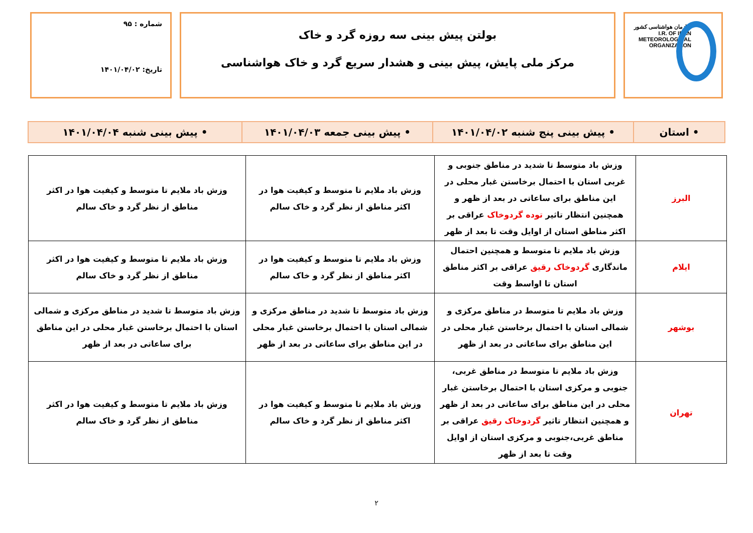سازمان هواشناسی کشور
I.R. OF IRAN
METEOROLOGICAL
ORGANIZATION
بولتن پیش بینی سه روزه گرد و خاک
مرکز ملی پایش، پیش بینی و هشدار سریع گرد و خاک هواشناسی
شماره : ۹۵
تاریخ: ۱۴۰۱/۰۴/۰۲
• استان • پیش بینی پنج شنبه ۱۴۰۱/۰۴/۰۲ • پیش بینی جمعه ۱۴۰۱/۰۴/۰۳ • پیش بینی شنبه ۱۴۰۱/۰۴/۰۴
| البرز | وزش باد متوسط تا شدید در مناطق جنوبی و غربی استان با احتمال برخاستن غبار محلی در این مناطق برای ساعاتی در بعد از ظهر و همچنین انتظار تاثیر توده گردوخاک عراقی بر اکثر مناطق استان از اوایل وقت تا بعد از ظهر | وزش باد ملایم تا متوسط و کیفیت هوا در اکثر مناطق از نظر گرد و خاک سالم | وزش باد ملایم تا متوسط و کیفیت هوا در اکثر مناطق از نظر گرد و خاک سالم |
| ایلام | وزش باد ملایم تا متوسط و همچنین احتمال ماندگاری گردوخاک رقیق عراقی بر اکثر مناطق استان تا اواسط وقت | وزش باد ملایم تا متوسط و کیفیت هوا در اکثر مناطق از نظر گرد و خاک سالم | وزش باد ملایم تا متوسط و کیفیت هوا در اکثر مناطق از نظر گرد و خاک سالم |
| بوشهر | وزش باد ملایم تا متوسط در مناطق مرکزی و شمالی استان با احتمال برخاستن غبار محلی در این مناطق برای ساعاتی در بعد از ظهر | وزش باد متوسط تا شدید در مناطق مرکزی و شمالی استان با احتمال برخاستن غبار محلی در این مناطق برای ساعاتی در بعد از ظهر | وزش باد متوسط تا شدید در مناطق مرکزی و شمالی استان با احتمال برخاستن غبار محلی در این مناطق برای ساعاتی در بعد از ظهر |
| تهران | وزش باد ملایم تا متوسط در مناطق غربی، جنوبی و مرکزی استان با احتمال برخاستن غبار محلی در این مناطق برای ساعاتی در بعد از ظهر و همچنین انتظار تاثیر گردوخاک رقیق عراقی بر مناطق غربی،جنوبی و مرکزی استان از اوایل وقت تا بعد از ظهر | وزش باد ملایم تا متوسط و کیفیت هوا در اکثر مناطق از نظر گرد و خاک سالم | وزش باد ملایم تا متوسط و کیفیت هوا در اکثر مناطق از نظر گرد و خاک سالم |
۲